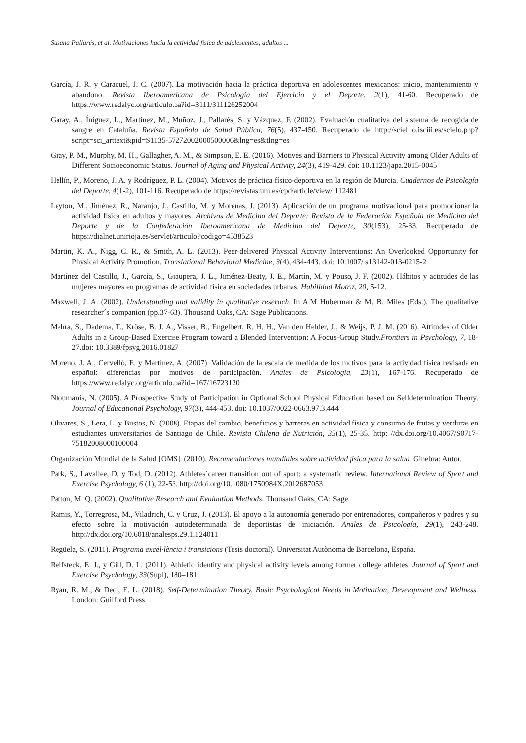Susana Pallarés, et al. Motivaciones hacia la actividad física de adolescentes, adultos ...
García, J. R. y Caracuel, J. C. (2007). La motivación hacia la práctica deportiva en adolescentes mexicanos: inicio, mantenimiento y abandono. Revista Iberoamericana de Psicología del Ejercicio y el Deporte, 2(1), 41-60. Recuperado de https://www.redalyc.org/articulo.oa?id=3111/311126252004
Garay, A., Íniguez, L., Martínez, M., Muñoz, J., Pallarès, S. y Vázquez, F. (2002). Evaluación cualitativa del sistema de recogida de sangre en Cataluña. Revista Española de Salud Pública, 76(5), 437-450. Recuperado de http://sciel o.isciii.es/scielo.php?script=sci_arttext&pid=S1135-57272002000500006&lng=es&tlng=es
Gray, P. M., Murphy, M. H., Gallagher, A. M., & Simpson, E. E. (2016). Motives and Barriers to Physical Activity among Older Adults of Different Socioeconomic Status. Journal of Aging and Physical Activity, 24(3), 419-429. doi: 10.1123/japa.2015-0045
Hellín, P., Moreno, J. A. y Rodríguez, P. L. (2004). Motivos de práctica físico-deportiva en la región de Murcia. Cuadernos de Psicología del Deporte, 4(1-2), 101-116. Recuperado de https://revistas.um.es/cpd/article/view/ 112481
Leyton, M., Jiménez, R., Naranjo, J., Castillo, M. y Morenas, J. (2013). Aplicación de un programa motivacional para promocionar la actividad física en adultos y mayores. Archivos de Medicina del Deporte: Revista de la Federación Española de Medicina del Deporte y de la Confederación Iberoamericana de Medicina del Deporte, 30(153), 25-33. Recuperado de https://dialnet.unirioja.es/servlet/articulo?codigo=4538523
Martin, K. A., Nigg, C. R., & Smith, A. L. (2013). Peer-delivered Physical Activity Interventions: An Overlooked Opportunity for Physical Activity Promotion. Translational Behavioral Medicine, 3(4), 434-443. doi: 10.1007/ s13142-013-0215-2
Martínez del Castillo, J., García, S., Graupera, J. L., Jiménez-Beaty, J. E., Martín, M. y Pouso, J. F. (2002). Hábitos y actitudes de las mujeres mayores en programas de actividad física en sociedades urbanas. Habilidad Motriz, 20, 5-12.
Maxwell, J. A. (2002). Understanding and validity in qualitative reserach. In A.M Huberman & M. B. Miles (Eds.), The qualitative researcher´s companion (pp.37-63). Thousand Oaks, CA: Sage Publications.
Mehra, S., Dadema, T., Kröse, B. J. A., Visser, B., Engelbert, R. H. H., Van den Helder, J., & Weijs, P. J. M. (2016). Attitudes of Older Adults in a Group-Based Exercise Program toward a Blended Intervention: A Focus-Group Study.Frontiers in Psychology, 7, 18-27.doi: 10.3389/fpsyg.2016.01827
Moreno, J. A., Cervelló, E. y Martínez, A. (2007). Validación de la escala de medida de los motivos para la actividad física revisada en español: diferencias por motivos de participación. Anales de Psicología, 23(1), 167-176. Recuperado de https://www.redalyc.org/articulo.oa?id=167/16723120
Ntoumanis, N. (2005). A Prospective Study of Participation in Optional School Physical Education based on Selfdetermination Theory. Journal of Educational Psychology, 97(3), 444-453. doi: 10.1037/0022-0663.97.3.444
Olivares, S., Lera, L. y Bustos, N. (2008). Etapas del cambio, beneficios y barreras en actividad física y consumo de frutas y verduras en estudiantes universitarios de Santiago de Chile. Revista Chilena de Nutrición, 35(1), 25-35. http: //dx.doi.org/10.4067/S0717-75182008000100004
Organización Mundial de la Salud [OMS]. (2010). Recomendaciones mundiales sobre actividad física para la salud. Ginebra: Autor.
Park, S., Lavallee, D. y Tod, D. (2012). Athletes´career transition out of sport: a systematic review. International Review of Sport and Exercise Psychology, 6 (1), 22-53. http://doi.org/10.1080/1750984X.2012687053
Patton, M. Q. (2002). Qualitative Research and Evaluation Methods. Thousand Oaks, CA: Sage.
Ramis, Y., Torregrosa, M., Viladrich, C. y Cruz, J. (2013). El apoyo a la autonomía generado por entrenadores, compañeros y padres y su efecto sobre la motivación autodeterminada de deportistas de iniciación. Anales de Psicología, 29(1), 243-248. http://dx.doi.org/10.6018/analesps.29.1.124011
Regüela, S. (2011). Programa excel·lència i transicions (Tesis doctoral). Universitat Autònoma de Barcelona, España.
Reifsteck, E. J., y Gill, D. L. (2011). Athletic identity and physical activity levels among former college athletes. Journal of Sport and Exercise Psychology, 33(Supl), 180–181.
Ryan, R. M., & Deci, E. L. (2018). Self-Determination Theory. Basic Psychological Needs in Motivation, Development and Wellness. London: Guilford Press.